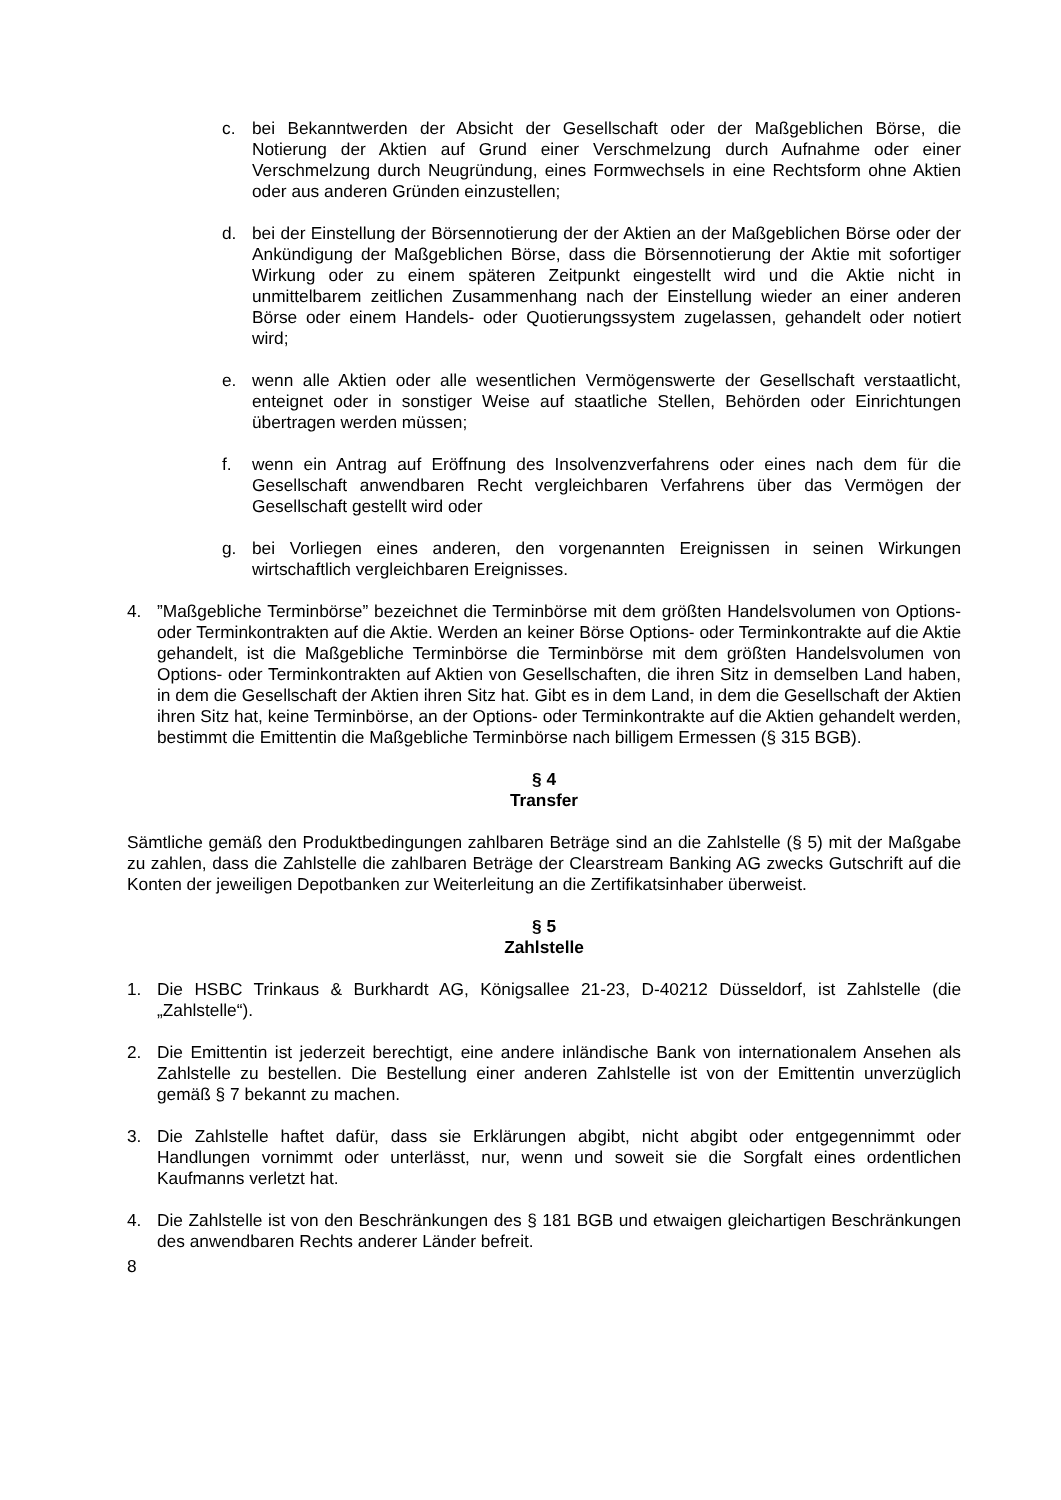c. bei Bekanntwerden der Absicht der Gesellschaft oder der Maßgeblichen Börse, die Notierung der Aktien auf Grund einer Verschmelzung durch Aufnahme oder einer Verschmelzung durch Neugründung, eines Formwechsels in eine Rechtsform ohne Aktien oder aus anderen Gründen einzustellen;
d. bei der Einstellung der Börsennotierung der der Aktien an der Maßgeblichen Börse oder der Ankündigung der Maßgeblichen Börse, dass die Börsennotierung der Aktie mit sofortiger Wirkung oder zu einem späteren Zeitpunkt eingestellt wird und die Aktie nicht in unmittelbarem zeitlichen Zusammenhang nach der Einstellung wieder an einer anderen Börse oder einem Handels- oder Quotierungssystem zugelassen, gehandelt oder notiert wird;
e. wenn alle Aktien oder alle wesentlichen Vermögenswerte der Gesellschaft verstaatlicht, enteignet oder in sonstiger Weise auf staatliche Stellen, Behörden oder Einrichtungen übertragen werden müssen;
f. wenn ein Antrag auf Eröffnung des Insolvenzverfahrens oder eines nach dem für die Gesellschaft anwendbaren Recht vergleichbaren Verfahrens über das Vermögen der Gesellschaft gestellt wird oder
g. bei Vorliegen eines anderen, den vorgenannten Ereignissen in seinen Wirkungen wirtschaftlich vergleichbaren Ereignisses.
4. ”Maßgebliche Terminbörse” bezeichnet die Terminbörse mit dem größten Handelsvolumen von Options- oder Terminkontrakten auf die Aktie. Werden an keiner Börse Options- oder Terminkontrakte auf die Aktie gehandelt, ist die Maßgebliche Terminbörse die Terminbörse mit dem größten Handelsvolumen von Options- oder Terminkontrakten auf Aktien von Gesellschaften, die ihren Sitz in demselben Land haben, in dem die Gesellschaft der Aktien ihren Sitz hat. Gibt es in dem Land, in dem die Gesellschaft der Aktien ihren Sitz hat, keine Terminbörse, an der Options- oder Terminkontrakte auf die Aktien gehandelt werden, bestimmt die Emittentin die Maßgebliche Terminbörse nach billigem Ermessen (§ 315 BGB).
§ 4
Transfer
Sämtliche gemäß den Produktbedingungen zahlbaren Beträge sind an die Zahlstelle (§ 5) mit der Maßgabe zu zahlen, dass die Zahlstelle die zahlbaren Beträge der Clearstream Banking AG zwecks Gutschrift auf die Konten der jeweiligen Depotbanken zur Weiterleitung an die Zertifikatsinhaber überweist.
§ 5
Zahlstelle
1. Die HSBC Trinkaus & Burkhardt AG, Königsallee 21-23, D-40212 Düsseldorf, ist Zahlstelle (die „Zahlstelle“).
2. Die Emittentin ist jederzeit berechtigt, eine andere inländische Bank von internationalem Ansehen als Zahlstelle zu bestellen. Die Bestellung einer anderen Zahlstelle ist von der Emittentin unverzüglich gemäß § 7 bekannt zu machen.
3. Die Zahlstelle haftet dafür, dass sie Erklärungen abgibt, nicht abgibt oder entgegennimmt oder Handlungen vornimmt oder unterlässt, nur, wenn und soweit sie die Sorgfalt eines ordentlichen Kaufmanns verletzt hat.
4. Die Zahlstelle ist von den Beschränkungen des § 181 BGB und etwaigen gleichartigen Beschränkungen des anwendbaren Rechts anderer Länder befreit.
8